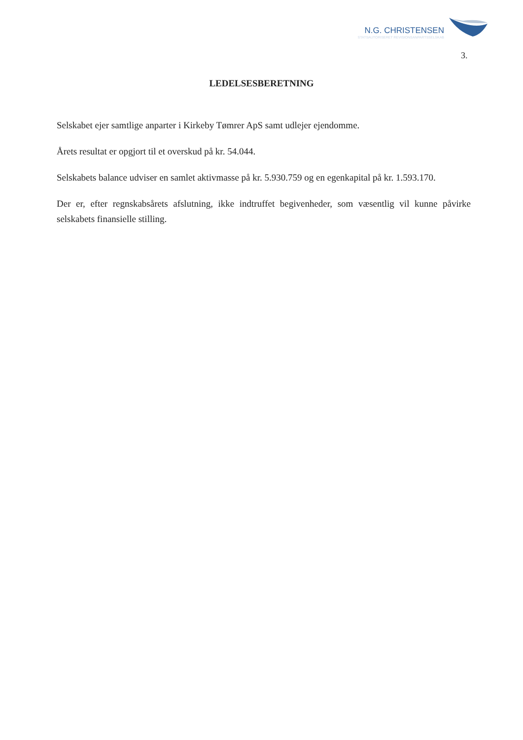N.G. CHRISTENSEN
STATSAUTORISERET REVISIONSANPARTSSELSKAB
3.
LEDELSESBERETNING
Selskabet ejer samtlige anparter i Kirkeby Tømrer ApS samt udlejer ejendomme.
Årets resultat er opgjort til et overskud på kr. 54.044.
Selskabets balance udviser en samlet aktivmasse på kr. 5.930.759 og en egenkapital på kr. 1.593.170.
Der er, efter regnskabsårets afslutning, ikke indtruffet begivenheder, som væsentlig vil kunne påvirke selskabets finansielle stilling.